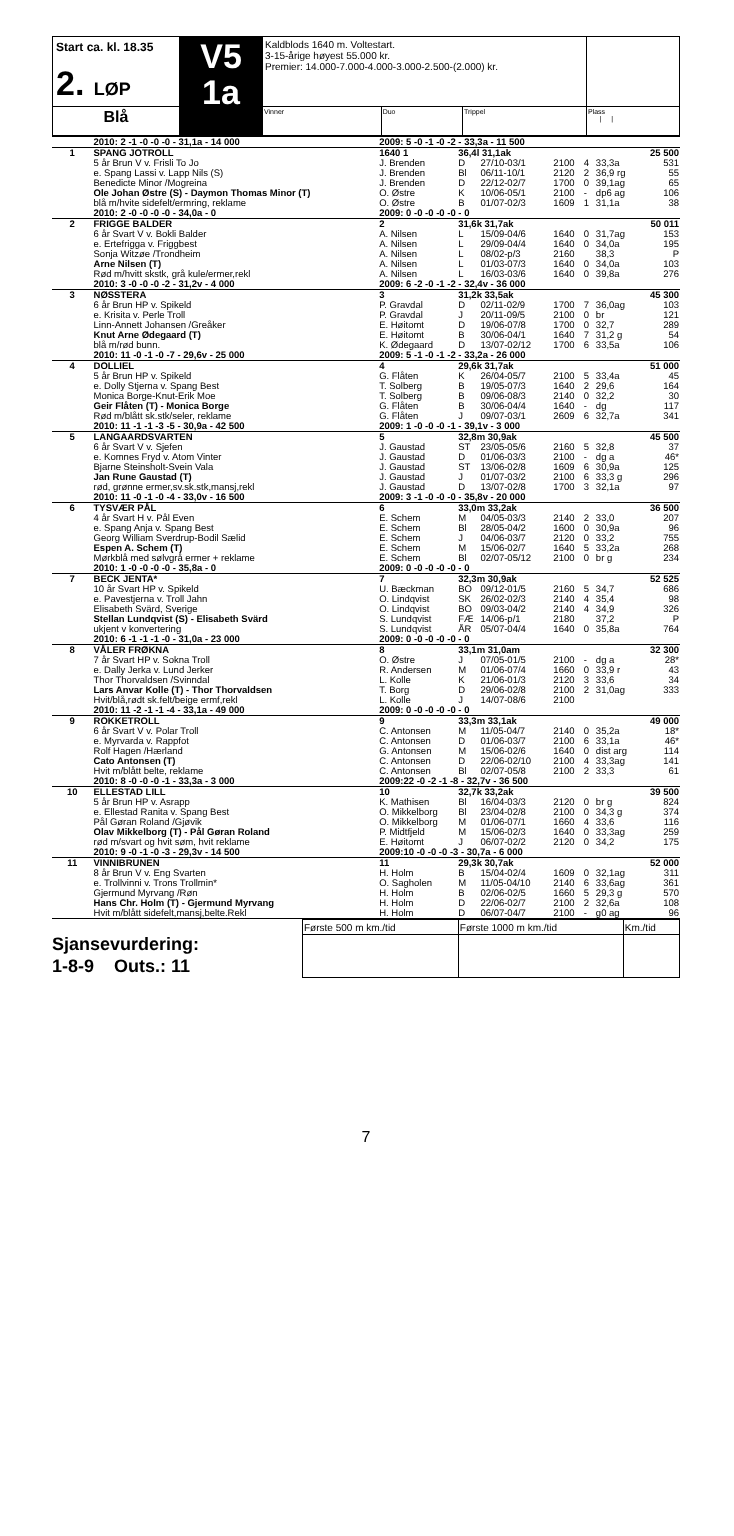| Start ca. kl. 18.35 2. LØP | V5 1a | Kaldblods 1640 m. Voltestart. 3-15-årige høyest 55.000 kr. Premier: 14.000-7.000-4.000-3.000-2.500-(2.000) kr. | | | |
| Blå | | Vinner | Duo | Trippel | Plass / / |
| | 2010: 2 -1 -0 -0 -0 - 31,1a - 14 000 | 2009: 5 -0 -1 -0 -2 - 33,3a - 11 500 | | | | | | |
| 1 | SPANG JOTROLL | 1640 1 | 36,4l 31,1ak | | | | 25 500 | |
| | 5 år Brun V v. Frisli To Jo | J. Brenden | D | 27/10-03/1 | 2100 | 4 | 33,3a | 531 |
| | e. Spang Lassi v. Lapp Nils (S) | J. Brenden | Bl | 06/11-10/1 | 2120 | 2 | 36,9 rg | 55 |
| | Benedicte Minor /Mogreina | J. Brenden | D | 22/12-02/7 | 1700 | 0 | 39,1ag | 65 |
| | Ole Johan Østre (S) - Daymon Thomas Minor (T) | O. Østre | K | 10/06-05/1 | 2100 | - | dp6 ag | 106 |
| | blå m/hvite sidefelt/ermring, reklame | O. Østre | B | 01/07-02/3 | 1609 | 1 | 31,1a | 38 |
| | 2010: 2 -0 -0 -0 -0 - 34,0a - 0 | 2009: 0 -0 -0 -0 -0 - 0 | | | | | | |
| 2 | FRIGGE BALDER | 2 | 31,6k 31,7ak | | | | 50 011 | |
| | 6 år Svart V v. Bokli Balder | A. Nilsen | L | 15/09-04/6 | 1640 | 0 | 31,7ag | 153 |
| | e. Ertefrigga v. Friggbest | A. Nilsen | L | 29/09-04/4 | 1640 | 0 | 34,0a | 195 |
| | Sonja Witzøe /Trondheim | A. Nilsen | L | 08/02-p/3 | 2160 | | 38,3 | P |
| | Arne Nilsen (T) | A. Nilsen | L | 01/03-07/3 | 1640 | 0 | 34,0a | 103 |
| | Rød m/hvitt skstk, grå kule/ermer,rekl | A. Nilsen | L | 16/03-03/6 | 1640 | 0 | 39,8a | 276 |
| | 2010: 3 -0 -0 -0 -2 - 31,2v - 4 000 | 2009: 6 -2 -0 -1 -2 - 32,4v - 36 000 | | | | | | |
| 3 | NØSSTERA | 3 | 31,2k 33,5ak | | | | 45 300 | |
| | 6 år Brun HP v. Spikeld | P. Gravdal | D | 02/11-02/9 | 1700 | 7 | 36,0ag | 103 |
| | e. Krisita v. Perle Troll | P. Gravdal | J | 20/11-09/5 | 2100 | 0 | br | 121 |
| | Linn-Annett Johansen /Greåker | E. Høitomt | D | 19/06-07/8 | 1700 | 0 | 32,7 | 289 |
| | Knut Arne Ødegaard (T) | E. Høitomt | B | 30/06-04/1 | 1640 | 7 | 31,2 g | 54 |
| | blå m/rød bunn. | K. Ødegaard | D | 13/07-02/12 | 1700 | 6 | 33,5a | 106 |
| | 2010: 11 -0 -1 -0 -7 - 29,6v - 25 000 | 2009: 5 -1 -0 -1 -2 - 33,2a - 26 000 | | | | | | |
| 4 | DOLLIEL | 4 | 29,6k 31,7ak | | | | 51 000 | |
| | 5 år Brun HP v. Spikeld | G. Flåten | K | 26/04-05/7 | 2100 | 5 | 33,4a | 45 |
| | e. Dolly Stjerna v. Spang Best | T. Solberg | B | 19/05-07/3 | 1640 | 2 | 29,6 | 164 |
| | Monica Borge-Knut-Erik Moe | T. Solberg | B | 09/06-08/3 | 2140 | 0 | 32,2 | 30 |
| | Geir Flåten (T) - Monica Borge | G. Flåten | B | 30/06-04/4 | 1640 | - | dg | 117 |
| | Rød m/blått sk.stk/seler, reklame | G. Flåten | J | 09/07-03/1 | 2609 | 6 | 32,7a | 341 |
| | 2010: 11 -1 -1 -3 -5 - 30,9a - 42 500 | 2009: 1 -0 -0 -0 -1 - 39,1v - 3 000 | | | | | | |
| 5 | LANGAARDSVARTEN | 5 | 32,8m 30,9ak | | | | 45 500 | |
| | 6 år Svart V v. Sjefen | J. Gaustad | ST | 23/05-05/6 | 2160 | 5 | 32,8 | 37 |
| | e. Komnes Fryd v. Atom Vinter | J. Gaustad | D | 01/06-03/3 | 2100 | - | dg a | 46* |
| | Bjarne Steinsholt-Svein Vala | J. Gaustad | ST | 13/06-02/8 | 1609 | 6 | 30,9a | 125 |
| | Jan Rune Gaustad (T) | J. Gaustad | J | 01/07-03/2 | 2100 | 6 | 33,3 g | 296 |
| | rød, grønne ermer,sv.sk.stk,mansj,rekl | J. Gaustad | D | 13/07-02/8 | 1700 | 3 | 32,1a | 97 |
| | 2010: 11 -0 -1 -0 -4 - 33,0v - 16 500 | 2009: 3 -1 -0 -0 -0 - 35,8v - 20 000 | | | | | | |
| 6 | TYSVÆR PÅL | 6 | 33,0m 33,2ak | | | | 36 500 | |
| | 4 år Svart H v. Pål Even | E. Schem | M | 04/05-03/3 | 2140 | 2 | 33,0 | 207 |
| | e. Spang Anja v. Spang Best | E. Schem | Bl | 28/05-04/2 | 1600 | 0 | 30,9a | 96 |
| | Georg William Sverdrup-Bodil Sælid | E. Schem | J | 04/06-03/7 | 2120 | 0 | 33,2 | 755 |
| | Espen A. Schem (T) | E. Schem | M | 15/06-02/7 | 1640 | 5 | 33,2a | 268 |
| | Mørkblå med sølvgrå ermer + reklame | E. Schem | Bl | 02/07-05/12 | 2100 | 0 | br g | 234 |
| | 2010: 1 -0 -0 -0 -0 - 35,8a - 0 | 2009: 0 -0 -0 -0 -0 - 0 | | | | | | |
| 7 | BECK JENTA* | 7 | 32,3m 30,9ak | | | | 52 525 | |
| | 10 år Svart HP v. Spikeld | U. Bæckman | BO | 09/12-01/5 | 2160 | 5 | 34,7 | 686 |
| | e. Pavestjerna v. Troll Jahn | O. Lindqvist | SK | 26/02-02/3 | 2140 | 4 | 35,4 | 98 |
| | Elisabeth Svärd, Sverige | O. Lindqvist | BO | 09/03-04/2 | 2140 | 4 | 34,9 | 326 |
| | Stellan Lundqvist (S) - Elisabeth Svärd | S. Lundqvist | FÆ | 14/06-p/1 | 2180 | | 37,2 | P |
| | ukjent v konvertering | S. Lundqvist | ÅR | 05/07-04/4 | 1640 | 0 | 35,8a | 764 |
| | 2010: 6 -1 -1 -1 -0 - 31,0a - 23 000 | 2009: 0 -0 -0 -0 -0 - 0 | | | | | | |
| 8 | VÅLER FRØKNA | 8 | 33,1m 31,0am | | | | 32 300 | |
| | 7 år Svart HP v. Sokna Troll | O. Østre | J | 07/05-01/5 | 2100 | - | dg a | 28* |
| | e. Dally Jerka v. Lund Jerker | R. Andersen | M | 01/06-07/4 | 1660 | 0 | 33,9 r | 43 |
| | Thor Thorvaldsen /Svinndal | L. Kolle | K | 21/06-01/3 | 2120 | 3 | 33,6 | 34 |
| | Lars Anvar Kolle (T) - Thor Thorvaldsen | T. Borg | D | 29/06-02/8 | 2100 | 2 | 31,0ag | 333 |
| | Hvit/blå,rødt sk.felt/beige ermf,rekl | L. Kolle | J | 14/07-08/6 | 2100 | | | |
| | 2010: 11 -2 -1 -1 -4 - 33,1a - 49 000 | 2009: 0 -0 -0 -0 -0 - 0 | | | | | | |
| 9 | ROKKETROLL | 9 | 33,3m 33,1ak | | | | 49 000 | |
| | 6 år Svart V v. Polar Troll | C. Antonsen | M | 11/05-04/7 | 2140 | 0 | 35,2a | 18* |
| | e. Myrvarda v. Rappfot | C. Antonsen | D | 01/06-03/7 | 2100 | 6 | 33,1a | 46* |
| | Rolf Hagen /Hærland | G. Antonsen | M | 15/06-02/6 | 1640 | 0 | dist arg | 114 |
| | Cato Antonsen (T) | C. Antonsen | D | 22/06-02/10 | 2100 | 4 | 33,3ag | 141 |
| | Hvit m/blått belte, reklame | C. Antonsen | Bl | 02/07-05/8 | 2100 | 2 | 33,3 | 61 |
| | 2010: 8 -0 -0 -0 -1 - 33,3a - 3 000 | 2009:22 -0 -2 -1 -8 - 32,7v - 36 500 | | | | | | |
| 10 | ELLESTAD LILL | 10 | 32,7k 33,2ak | | | | 39 500 | |
| | 5 år Brun HP v. Asrapp | K. Mathisen | Bl | 16/04-03/3 | 2120 | 0 | br g | 824 |
| | e. Ellestad Ranita v. Spang Best | O. Mikkelborg | Bl | 23/04-02/8 | 2100 | 0 | 34,3 g | 374 |
| | Pål Gøran Roland /Gjøvik | O. Mikkelborg | M | 01/06-07/1 | 1660 | 4 | 33,6 | 116 |
| | Olav Mikkelborg (T) - Pål Gøran Roland | P. Midtfjeld | M | 15/06-02/3 | 1640 | 0 | 33,3ag | 259 |
| | rød m/svart og hvit søm, hvit reklame | E. Høitomt | J | 06/07-02/2 | 2120 | 0 | 34,2 | 175 |
| | 2010: 9 -0 -1 -0 -3 - 29,3v - 14 500 | 2009:10 -0 -0 -0 -3 - 30,7a - 6 000 | | | | | | |
| 11 | VINNIBRUNEN | 11 | 29,3k 30,7ak | | | | 52 000 | |
| | 8 år Brun V v. Eng Svarten | H. Holm | B | 15/04-02/4 | 1609 | 0 | 32,1ag | 311 |
| | e. Trollvinni v. Trons Trollmin* | O. Sagholen | M | 11/05-04/10 | 2140 | 6 | 33,6ag | 361 |
| | Gjermund Myrvang /Røn | H. Holm | B | 02/06-02/5 | 1660 | 5 | 29,3 g | 570 |
| | Hans Chr. Holm (T) - Gjermund Myrvang | H. Holm | D | 22/06-02/7 | 2100 | 2 | 32,6a | 108 |
| | Hvit m/blått sidefelt,mansj,belte.Rekl | H. Holm | D | 06/07-04/7 | 2100 | - | g0 ag | 96 |
Sjansevurdering:
1-8-9 Outs.: 11
| Første 500 m km./tid | Første 1000 m km./tid | Km./tid |
7